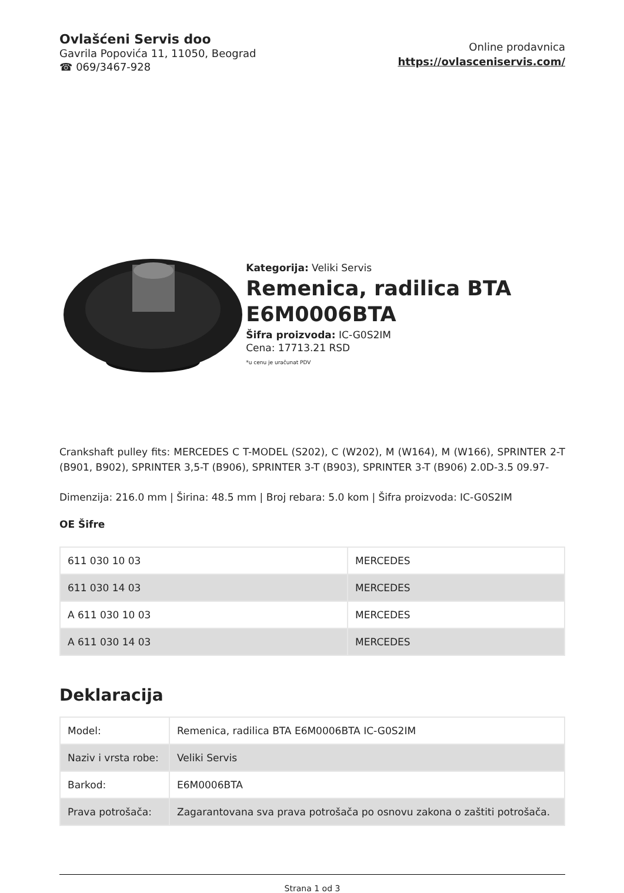Ovlašćeni Servis doo
Gavrila Popovića 11, 11050, Beograd
☎ 069/3467-928
Online prodavnica
https://ovlasceniservis.com/
Kategorija: Veliki Servis
Remenica, radilica BTA E6M0006BTA
Šifra proizvoda: IC-G0S2IM
Cena: 17713.21 RSD
*u cenu je uračunat PDV
Crankshaft pulley fits: MERCEDES C T-MODEL (S202), C (W202), M (W164), M (W166), SPRINTER 2-T (B901, B902), SPRINTER 3,5-T (B906), SPRINTER 3-T (B903), SPRINTER 3-T (B906) 2.0D-3.5 09.97-
Dimenzija: 216.0 mm | Širina: 48.5 mm | Broj rebara: 5.0 kom | Šifra proizvoda: IC-G0S2IM
OE Šifre
| 611 030 10 03 | MERCEDES |
| 611 030 14 03 | MERCEDES |
| A 611 030 10 03 | MERCEDES |
| A 611 030 14 03 | MERCEDES |
Deklaracija
| Model: | Remenica, radilica BTA E6M0006BTA IC-G0S2IM |
| Naziv i vrsta robe: | Veliki Servis |
| Barkod: | E6M0006BTA |
| Prava potrošača: | Zagarantovana sva prava potrošača po osnovu zakona o zaštiti potrošača. |
Strana 1 od 3